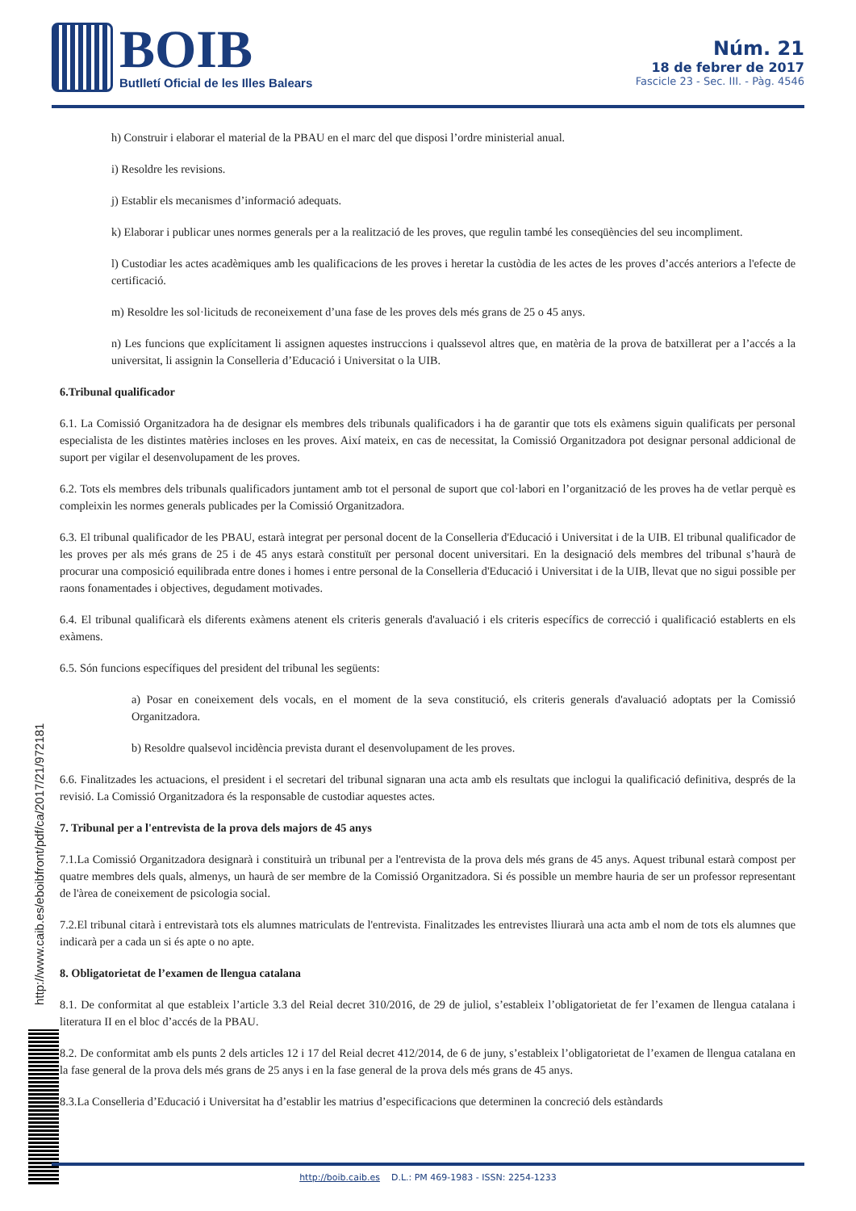BOIB
Butlletí Oficial de les Illes Balears
Núm. 21
18 de febrer de 2017
Fascicle 23 - Sec. III. - Pàg. 4546
http://www.caib.es/eboibfront/pdf/ca/2017/21/972181
h) Construir i elaborar el material de la PBAU en el marc del que disposi l’ordre ministerial anual.
i) Resoldre les revisions.
j) Establir els mecanismes d’informació adequats.
k) Elaborar i publicar unes normes generals per a la realització de les proves, que regulin també les conseqüències del seu incompliment.
l) Custodiar les actes acadèmiques amb les qualificacions de les proves i heretar la custòdia de les actes de les proves d’accés anteriors a l'efecte de certificació.
m) Resoldre les sol·licituds de reconeixement d’una fase de les proves dels més grans de 25 o 45 anys.
n) Les funcions que explícitament li assignen aquestes instruccions i qualssevol altres que, en matèria de la prova de batxillerat per a l’accés a la universitat, li assignin la Conselleria d’Educació i Universitat o la UIB.
6.Tribunal qualificador
6.1. La Comissió Organitzadora ha de designar els membres dels tribunals qualificadors i ha de garantir que tots els exàmens siguin qualificats per personal especialista de les distintes matèries incloses en les proves. Així mateix, en cas de necessitat, la Comissió Organitzadora pot designar personal addicional de suport per vigilar el desenvolupament de les proves.
6.2. Tots els membres dels tribunals qualificadors juntament amb tot el personal de suport que col·labori en l’organització de les proves ha de vetlar perquè es compleixin les normes generals publicades per la Comissió Organitzadora.
6.3. El tribunal qualificador de les PBAU, estarà integrat per personal docent de la Conselleria d'Educació i Universitat i de la UIB. El tribunal qualificador de les proves per als més grans de 25 i de 45 anys estarà constituït per personal docent universitari. En la designació dels membres del tribunal s’haurà de procurar una composició equilibrada entre dones i homes i entre personal de la Conselleria d'Educació i Universitat i de la UIB, llevat que no sigui possible per raons fonamentades i objectives, degudament motivades.
6.4. El tribunal qualificarà els diferents exàmens atenent els criteris generals d'avaluació i els criteris específics de correcció i qualificació establerts en els exàmens.
6.5. Són funcions específiques del president del tribunal les següents:
a) Posar en coneixement dels vocals, en el moment de la seva constitució, els criteris generals d'avaluació adoptats per la Comissió Organitzadora.
b) Resoldre qualsevol incidència prevista durant el desenvolupament de les proves.
6.6. Finalitzades les actuacions, el president i el secretari del tribunal signaran una acta amb els resultats que inclogui la qualificació definitiva, després de la revisió. La Comissió Organitzadora és la responsable de custodiar aquestes actes.
7. Tribunal per a l'entrevista de la prova dels majors de 45 anys
7.1.La Comissió Organitzadora designarà i constituirà un tribunal per a l'entrevista de la prova dels més grans de 45 anys. Aquest tribunal estarà compost per quatre membres dels quals, almenys, un haurà de ser membre de la Comissió Organitzadora. Si és possible un membre hauria de ser un professor representant de l'àrea de coneixement de psicologia social.
7.2.El tribunal citarà i entrevistarà tots els alumnes matriculats de l'entrevista. Finalitzades les entrevistes lliurarà una acta amb el nom de tots els alumnes que indicarà per a cada un si és apte o no apte.
8. Obligatorietat de l’examen de llengua catalana
8.1. De conformitat al que estableix l’article 3.3 del Reial decret 310/2016, de 29 de juliol, s’estableix l’obligatorietat de fer l’examen de llengua catalana i literatura II en el bloc d’accés de la PBAU.
8.2. De conformitat amb els punts 2 dels articles 12 i 17 del Reial decret 412/2014, de 6 de juny, s’estableix l’obligatorietat de l’examen de llengua catalana en la fase general de la prova dels més grans de 25 anys i en la fase general de la prova dels més grans de 45 anys.
8.3.La Conselleria d’Educació i Universitat ha d’establir les matrius d’especificacions que determinen la concreció dels estàndards
http://boib.caib.es D.L.: PM 469-1983 - ISSN: 2254-1233